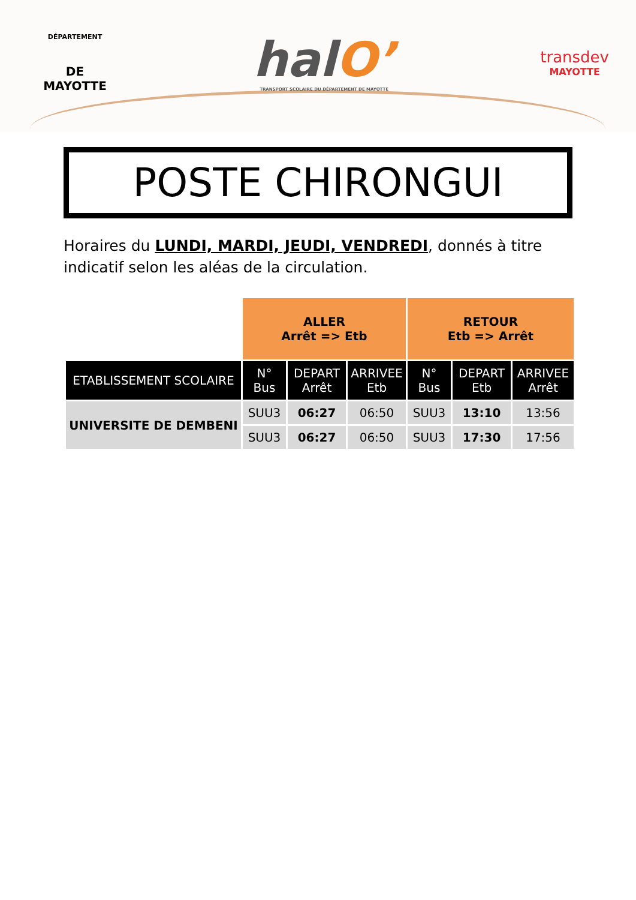DÉPARTEMENT
DE MAYOTTE
halO’
TRANSPORT SCOLAIRE DU DÉPARTEMENT DE MAYOTTE
transdev
MAYOTTE
POSTE CHIRONGUI
Horaires du LUNDI, MARDI, JEUDI, VENDREDI, donnés à titre indicatif selon les aléas de la circulation.
| | ALLER Arrêt => Etb | | | RETOUR Etb => Arrêt | | |
| ETABLISSEMENT SCOLAIRE | N° Bus | DEPART Arrêt | ARRIVEE Etb | N° Bus | DEPART Etb | ARRIVEE Arrêt |
| UNIVERSITE DE DEMBENI | SUU3 | 06:27 | 06:50 | SUU3 | 13:10 | 13:56 |
| | SUU3 | 06:27 | 06:50 | SUU3 | 17:30 | 17:56 |